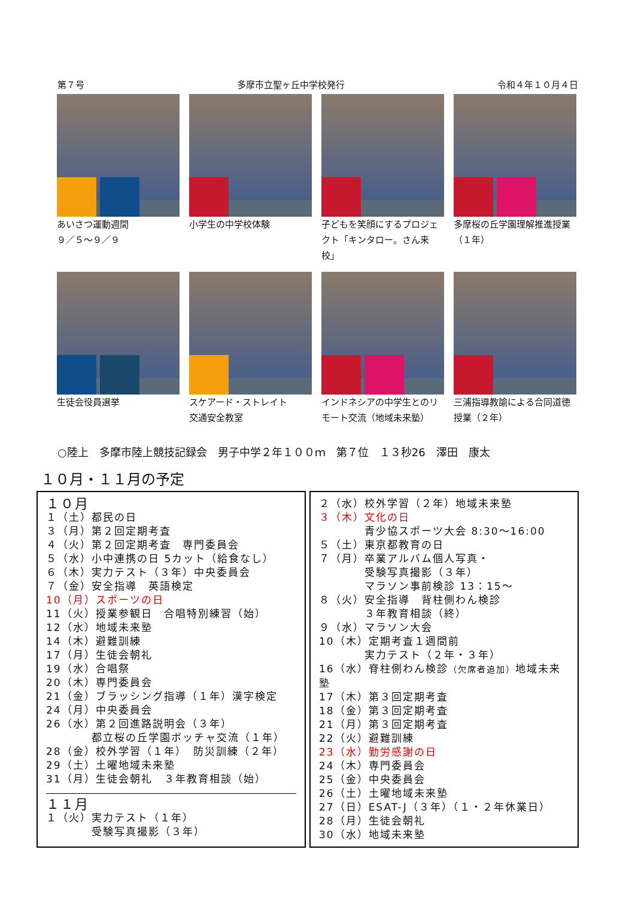第７号 多摩市立聖ヶ丘中学校発行 令和４年１０月４日
あいさつ運動週間
９／５～９／９
小学生の中学校体験 子どもを笑顔にするプロジェクト「キンタロー。さん来校」
多摩桜の丘学園理解推進授業（１年）
生徒会役員選挙 スケアード・ストレイト
交通安全教室
インドネシアの中学生とのリモート交流（地域未来塾）
三浦指導教諭による合同道徳授業（２年）
○陸上　多摩市陸上競技記録会　男子中学２年１００ｍ　第７位　１３秒26　澤田　康太
１０月・１１月の予定
１０月
１（土）都民の日
３（月）第２回定期考査
４（火）第２回定期考査　専門委員会
５（水）小中連携の日 5カット（給食なし）
６（木）実力テスト（３年）中央委員会
７（金）安全指導　英語検定
10（月）スポーツの日
11（火）授業参観日　合唱特別練習（始）
12（水）地域未来塾
14（木）避難訓練
17（月）生徒会朝礼
19（水）合唱祭
20（木）専門委員会
21（金）ブラッシング指導（１年）漢字検定
24（月）中央委員会
26（水）第２回進路説明会（３年）
　　　　都立桜の丘学園ボッチャ交流（１年）
28（金）校外学習（１年）　防災訓練（２年）
29（土）土曜地域未来塾
31（月）生徒会朝礼　３年教育相談（始）
１１月
１（火）実力テスト（１年）
　　　　受験写真撮影（３年）
２（水）校外学習（２年）地域未来塾
３（木）文化の日
　　　　青少協スポーツ大会 8:30～16:00
５（土）東京都教育の日
７（月）卒業アルバム個人写真・
　　　　受験写真撮影（３年）
　　　　マラソン事前検診 13：15～
８（火）安全指導　背柱側わん検診
　　　　３年教育相談（終）
９（水）マラソン大会
10（木）定期考査１週間前
　　　　実力テスト（２年・３年）
16（水）脊柱側わん検診（欠席者追加）地域未来塾
17（木）第３回定期考査
18（金）第３回定期考査
21（月）第３回定期考査
22（火）避難訓練
23（水）勤労感謝の日
24（木）専門委員会
25（金）中央委員会
26（土）土曜地域未来塾
27（日）ESAT-J（３年）（１・２年休業日）
28（月）生徒会朝礼
30（水）地域未来塾